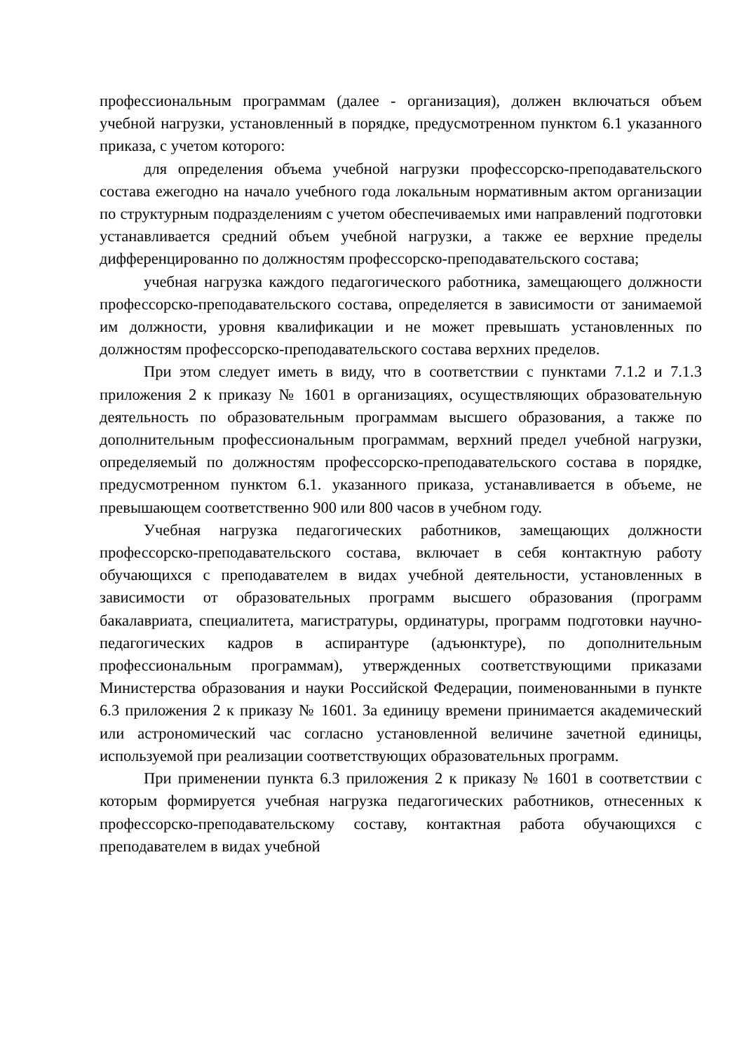профессиональным программам (далее - организация), должен включаться объем учебной нагрузки, установленный в порядке, предусмотренном пунктом 6.1 указанного приказа, с учетом которого:
для определения объема учебной нагрузки профессорско-преподавательского состава ежегодно на начало учебного года локальным нормативным актом организации по структурным подразделениям с учетом обеспечиваемых ими направлений подготовки устанавливается средний объем учебной нагрузки, а также ее верхние пределы дифференцированно по должностям профессорско-преподавательского состава;
учебная нагрузка каждого педагогического работника, замещающего должности профессорско-преподавательского состава, определяется в зависимости от занимаемой им должности, уровня квалификации и не может превышать установленных по должностям профессорско-преподавательского состава верхних пределов.
При этом следует иметь в виду, что в соответствии с пунктами 7.1.2 и 7.1.3 приложения 2 к приказу № 1601 в организациях, осуществляющих образовательную деятельность по образовательным программам высшего образования, а также по дополнительным профессиональным программам, верхний предел учебной нагрузки, определяемый по должностям профессорско-преподавательского состава в порядке, предусмотренном пунктом 6.1. указанного приказа, устанавливается в объеме, не превышающем соответственно 900 или 800 часов в учебном году.
Учебная нагрузка педагогических работников, замещающих должности профессорско-преподавательского состава, включает в себя контактную работу обучающихся с преподавателем в видах учебной деятельности, установленных в зависимости от образовательных программ высшего образования (программ бакалавриата, специалитета, магистратуры, ординатуры, программ подготовки научно-педагогических кадров в аспирантуре (адъюнктуре), по дополнительным профессиональным программам), утвержденных соответствующими приказами Министерства образования и науки Российской Федерации, поименованными в пункте 6.3 приложения 2 к приказу № 1601. За единицу времени принимается академический или астрономический час согласно установленной величине зачетной единицы, используемой при реализации соответствующих образовательных программ.
При применении пункта 6.3 приложения 2 к приказу № 1601 в соответствии с которым формируется учебная нагрузка педагогических работников, отнесенных к профессорско-преподавательскому составу, контактная работа обучающихся с преподавателем в видах учебной